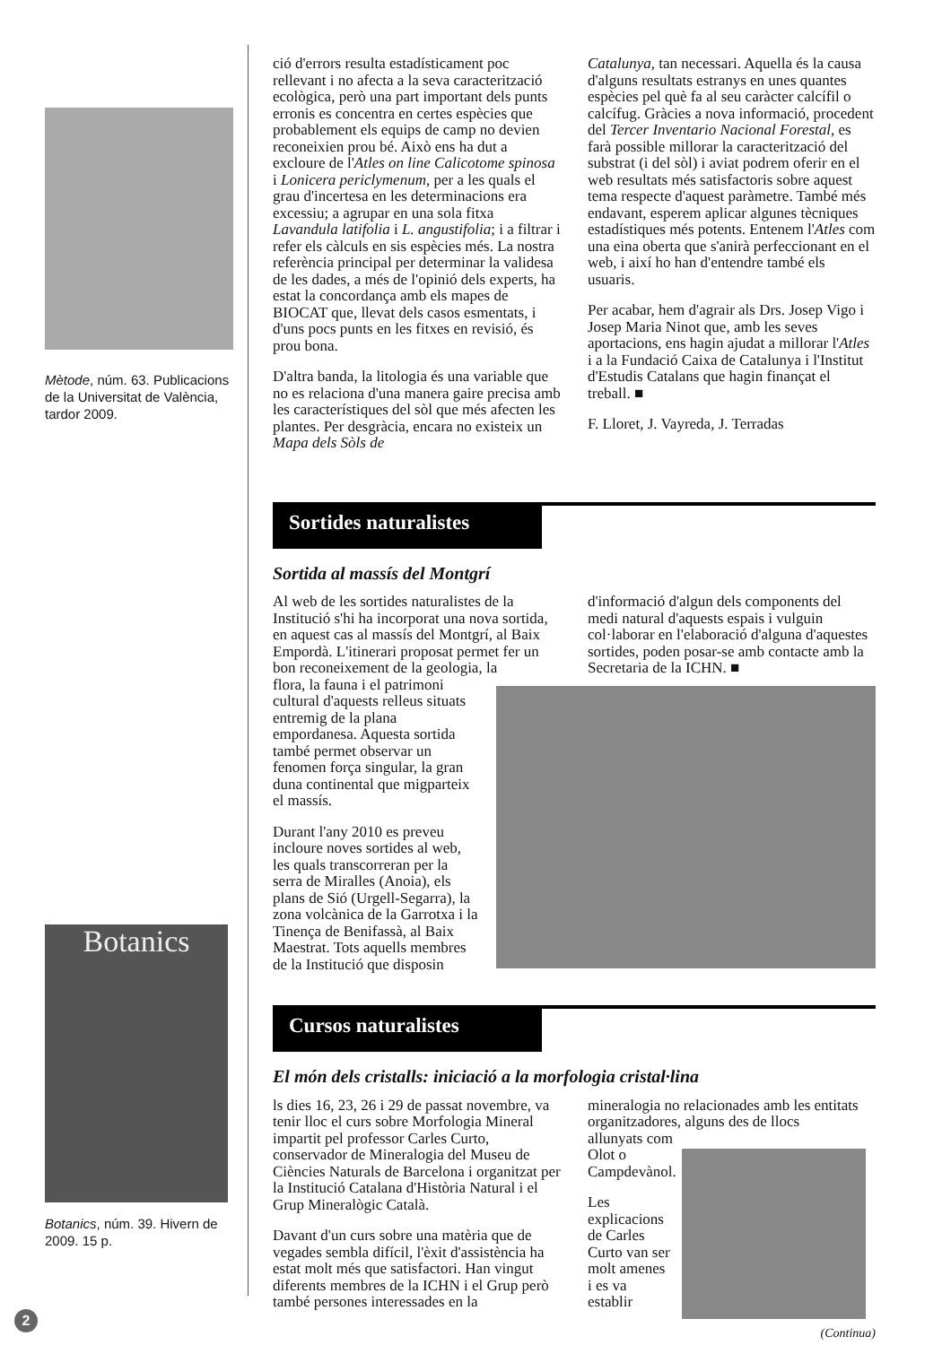Mètode, núm. 63. Publicacions de la Universitat de València, tardor 2009.
Botanics
Botanics, núm. 39. Hivern de 2009. 15 p.
ció d'errors resulta estadísticament poc rellevant i no afecta a la seva caracterització ecològica, però una part important dels punts erronis es concentra en certes espècies que probablement els equips de camp no devien reconeixien prou bé. Això ens ha dut a excloure de l'Atles on line Calicotome spinosa i Lonicera periclymenum, per a les quals el grau d'incertesa en les determinacions era excessiu; a agrupar en una sola fitxa Lavandula latifolia i L. angustifolia; i a filtrar i refer els càlculs en sis espècies més. La nostra referència principal per determinar la validesa de les dades, a més de l'opinió dels experts, ha estat la concordança amb els mapes de BIOCAT que, llevat dels casos esmentats, i d'uns pocs punts en les fitxes en revisió, és prou bona.
D'altra banda, la litologia és una variable que no es relaciona d'una manera gaire precisa amb les característiques del sòl que més afecten les plantes. Per desgràcia, encara no existeix un Mapa dels Sòls de
Catalunya, tan necessari. Aquella és la causa d'alguns resultats estranys en unes quantes espècies pel què fa al seu caràcter calcífil o calcífug. Gràcies a nova informació, procedent del Tercer Inventario Nacional Forestal, es farà possible millorar la caracterització del substrat (i del sòl) i aviat podrem oferir en el web resultats més satisfactoris sobre aquest tema respecte d'aquest paràmetre. També més endavant, esperem aplicar algunes tècniques estadístiques més potents. Entenem l'Atles com una eina oberta que s'anirà perfeccionant en el web, i així ho han d'entendre també els usuaris.
Per acabar, hem d'agrair als Drs. Josep Vigo i Josep Maria Ninot que, amb les seves aportacions, ens hagin ajudat a millorar l'Atles i a la Fundació Caixa de Catalunya i l'Institut d'Estudis Catalans que hagin finançat el treball. ■
F. Lloret, J. Vayreda, J. Terradas
Sortides naturalistes
Sortida al massís del Montgrí
Al web de les sortides naturalistes de la Institució s'hi ha incorporat una nova sortida, en aquest cas al massís del Montgrí, al Baix Empordà. L'itinerari proposat permet fer un bon reconeixement de la geologia, la
d'informació d'algun dels components del medi natural d'aquests espais i vulguin col·laborar en l'elaboració d'alguna d'aquestes sortides, poden posar-se amb contacte amb la Secretaria de la ICHN. ■
flora, la fauna i el patrimoni cultural d'aquests relleus situats entremig de la plana empordanesa. Aquesta sortida també permet observar un fenomen força singular, la gran duna continental que migparteix el massís.
Durant l'any 2010 es preveu incloure noves sortides al web, les quals transcorreran per la serra de Miralles (Anoia), els plans de Sió (Urgell-Segarra), la zona volcànica de la Garrotxa i la Tinença de Benifassà, al Baix Maestrat. Tots aquells membres de la Institució que disposin
Cursos naturalistes
El món dels cristalls: iniciació a la morfologia cristal·lina
ls dies 16, 23, 26 i 29 de passat novembre, va tenir lloc el curs sobre Morfologia Mineral impartit pel professor Carles Curto, conservador de Mineralogia del Museu de Ciències Naturals de Barcelona i organitzat per la Institució Catalana d'Història Natural i el Grup Mineralògic Català.
Davant d'un curs sobre una matèria que de vegades sembla difícil, l'èxit d'assistència ha estat molt més que satisfactori. Han vingut diferents membres de la ICHN i el Grup però també persones interessades en la
mineralogia no relacionades amb les entitats organitzadores, alguns des de llocs
allunyats com Olot o Campdevànol.
Les explicacions de Carles Curto van ser molt amenes i es va establir
(Continua)
2